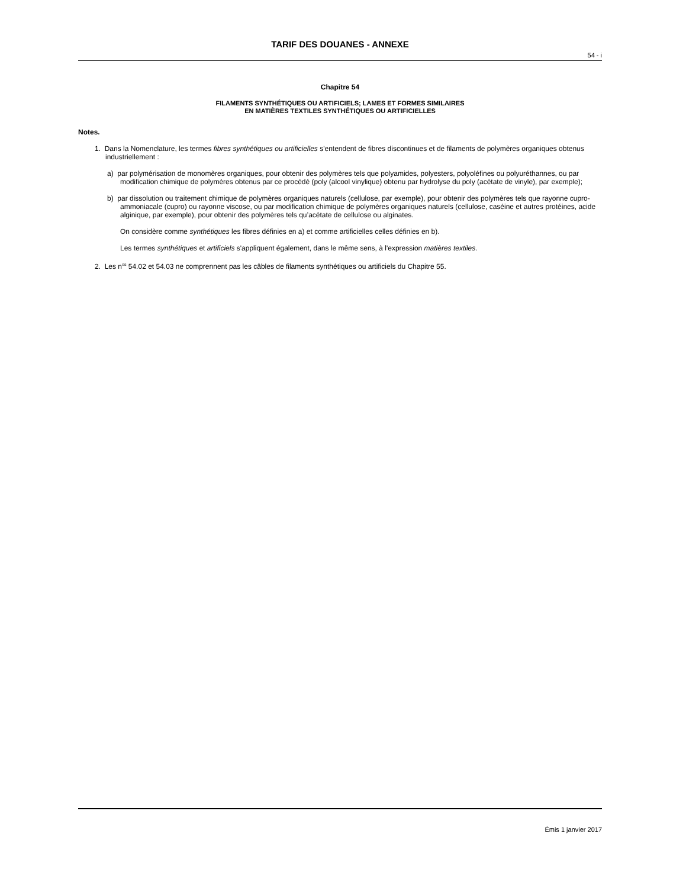TARIF DES DOUANES - ANNEXE
54 - i
Chapitre 54
FILAMENTS SYNTHÉTIQUES OU ARTIFICIELS; LAMES ET FORMES SIMILAIRES
EN MATIÈRES TEXTILES SYNTHÉTIQUES OU ARTIFICIELLES
Notes.
1. Dans la Nomenclature, les termes fibres synthétiques ou artificielles s'entendent de fibres discontinues et de filaments de polymères organiques obtenus industriellement :
a) par polymérisation de monomères organiques, pour obtenir des polymères tels que polyamides, polyesters, polyoléfines ou polyuréthannes, ou par modification chimique de polymères obtenus par ce procédé (poly (alcool vinylique) obtenu par hydrolyse du poly (acétate de vinyle), par exemple);
b) par dissolution ou traitement chimique de polymères organiques naturels (cellulose, par exemple), pour obtenir des polymères tels que rayonne cupro-ammoniacale (cupro) ou rayonne viscose, ou par modification chimique de polymères organiques naturels (cellulose, caséine et autres protéines, acide alginique, par exemple), pour obtenir des polymères tels qu’acétate de cellulose ou alginates.
On considère comme synthétiques les fibres définies en a) et comme artificielles celles définies en b).
Les termes synthétiques et artificiels s'appliquent également, dans le même sens, à l'expression matières textiles.
2. Les n<sup>os</sup> 54.02 et 54.03 ne comprennent pas les câbles de filaments synthétiques ou artificiels du Chapitre 55.
Émis 1 janvier 2017